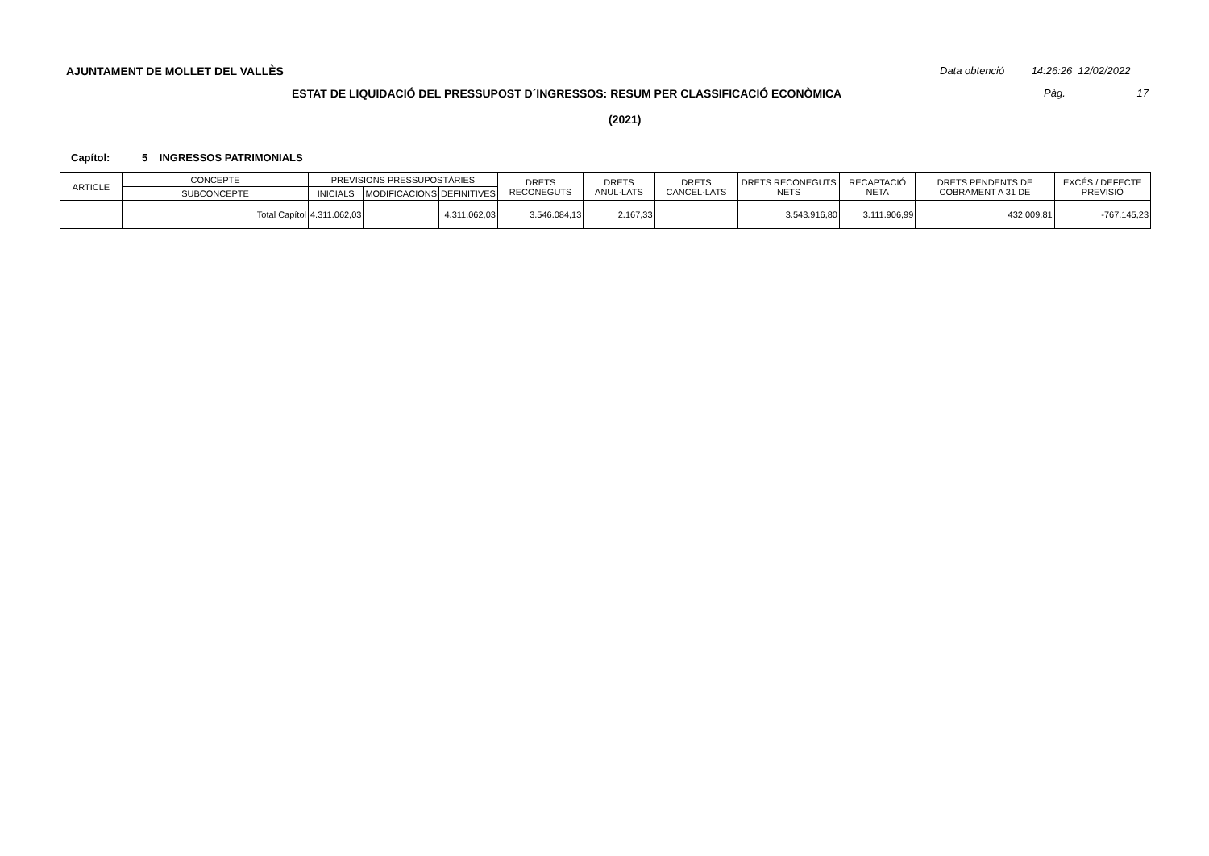AJUNTAMENT DE MOLLET DEL VALLÈS
Data obtenció 14:26:26 12/02/2022
ESTAT DE LIQUIDACIÓ DEL PRESSUPOST D´INGRESSOS: RESUM PER CLASSIFICACIÓ ECONÒMICA
Pàg. 17
(2021)
Capítol: 5 INGRESSOS PATRIMONIALS
| ARTICLE | CONCEPTE | PREVISIONS PRESSUPOSTÀRIES | | | DRETS RECONEGUTS | DRETS ANUL·LATS | DRETS CANCEL·LATS | DRETS RECONEGUTS NETS | RECAPTACIÓ NETA | DRETS PENDENTS DE COBRAMENT A 31 DE | EXCÉS / DEFECTE PREVISIÓ |
| --- | --- | --- | --- | --- | --- | --- | --- | --- | --- | --- | --- |
| | SUBCONCEPTE | INICIALS | MODIFICACIONS | DEFINITIVES | | | | | | | |
| | Total Capítol | 4.311.062,03 | | 4.311.062,03 | 3.546.084,13 | 2.167,33 | | 3.543.916,80 | 3.111.906,99 | 432.009,81 | -767.145,23 |